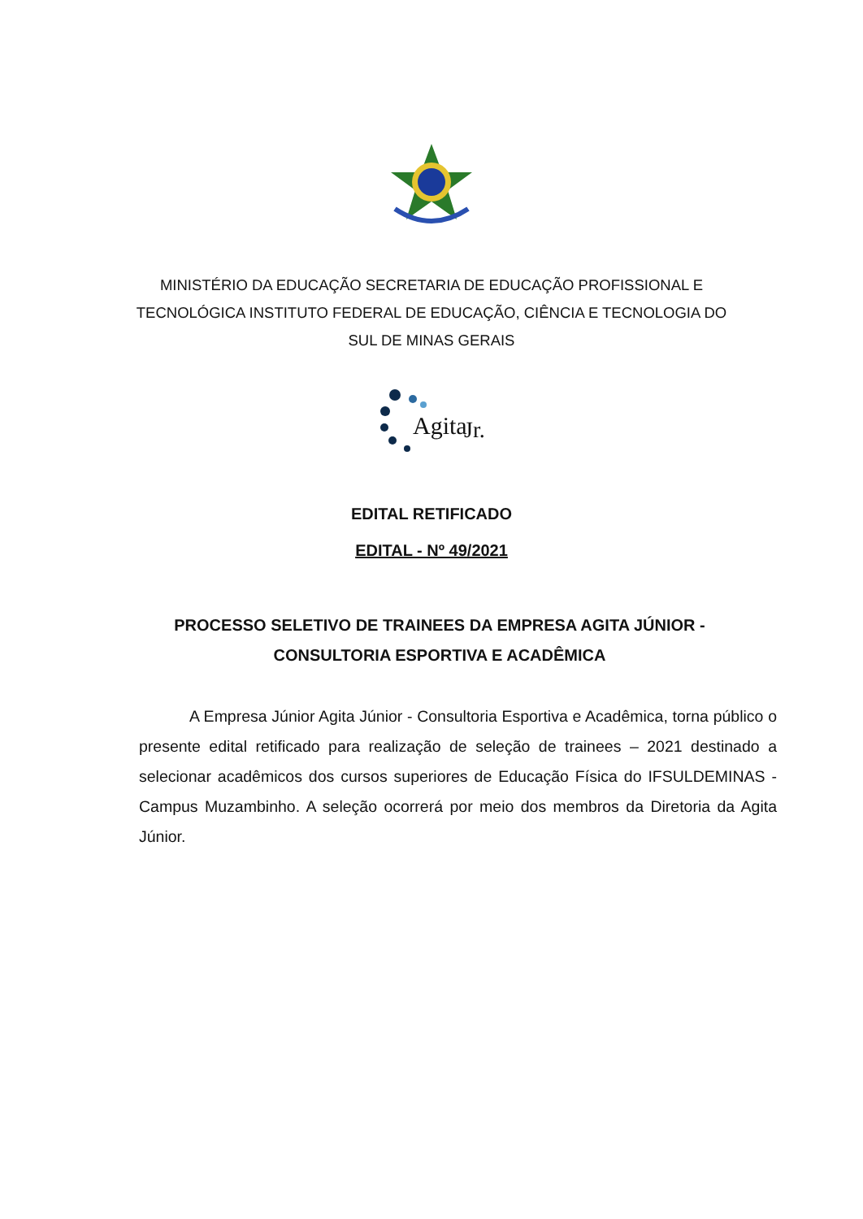MINISTÉRIO DA EDUCAÇÃO SECRETARIA DE EDUCAÇÃO PROFISSIONAL E TECNOLÓGICA INSTITUTO FEDERAL DE EDUCAÇÃO, CIÊNCIA E TECNOLOGIA DO SUL DE MINAS GERAIS
Agita
Jr.
EDITAL RETIFICADO
EDITAL - Nº 49/2021
PROCESSO SELETIVO DE TRAINEES DA EMPRESA AGITA JÚNIOR - CONSULTORIA ESPORTIVA E ACADÊMICA
A Empresa Júnior Agita Júnior - Consultoria Esportiva e Acadêmica, torna público o presente edital retificado para realização de seleção de trainees – 2021 destinado a selecionar acadêmicos dos cursos superiores de Educação Física do IFSULDEMINAS - Campus Muzambinho. A seleção ocorrerá por meio dos membros da Diretoria da Agita Júnior.